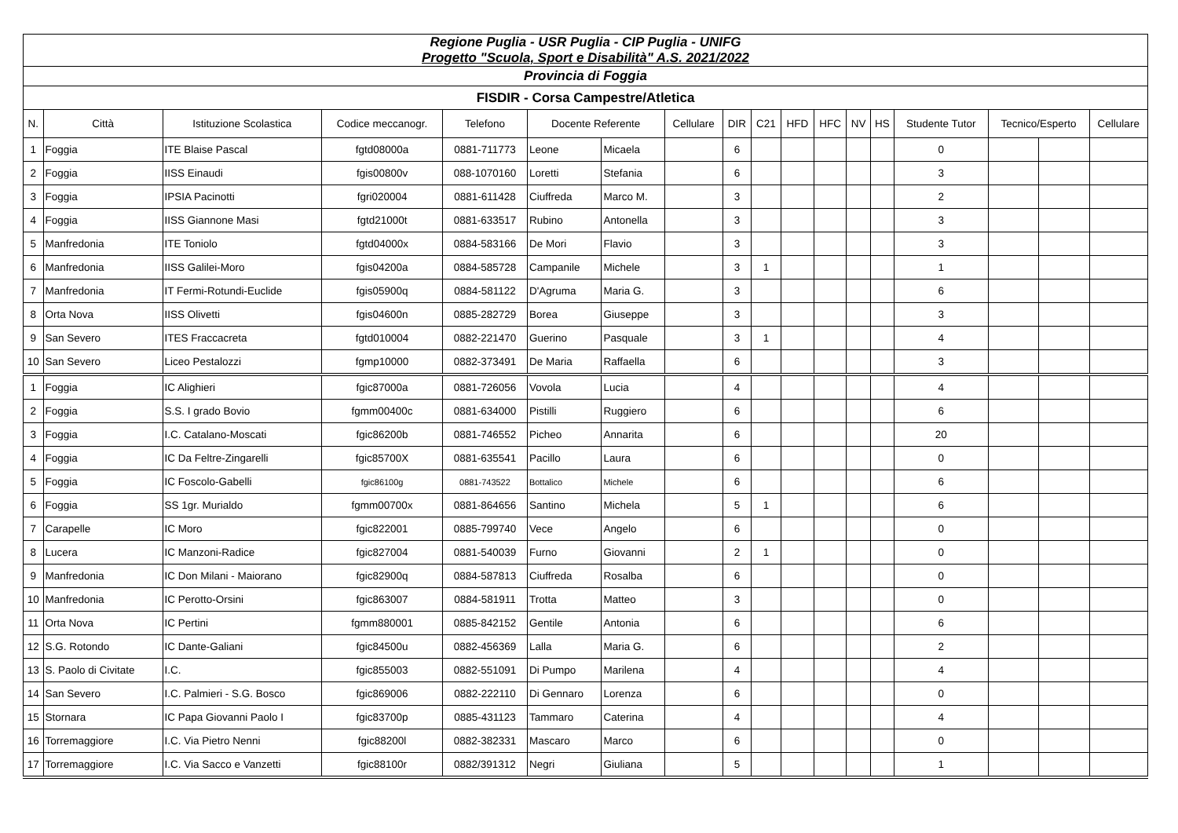| Regione Puglia - USR Puglia - CIP Puglia - UNIFG Progetto "Scuola, Sport e Disabilità" A.S. 2021/2022 | | | | | | | | | | | | | | | | | |
| Provincia di Foggia | | | | | | | | | | | | | | | | | |
| FISDIR - Corsa Campestre/Atletica | | | | | | | | | | | | | | | | | |
| N. | Città | Istituzione Scolastica | Codice meccanogr. | Telefono | Docente Referente | | Cellulare | DIR | C21 | HFD | HFC | NV | HS | Studente Tutor | Tecnico/Esperto | | Cellulare |
| 1 | Foggia | ITE Blaise Pascal | fgtd08000a | 0881-711773 | Leone | Micaela | | 6 | | | | | | 0 | | | |
| 2 | Foggia | IISS Einaudi | fgis00800v | 088-1070160 | Loretti | Stefania | | 6 | | | | | | 3 | | | |
| 3 | Foggia | IPSIA Pacinotti | fgri020004 | 0881-611428 | Ciuffreda | Marco M. | | 3 | | | | | | 2 | | | |
| 4 | Foggia | IISS Giannone Masi | fgtd21000t | 0881-633517 | Rubino | Antonella | | 3 | | | | | | 3 | | | |
| 5 | Manfredonia | ITE Toniolo | fgtd04000x | 0884-583166 | De Mori | Flavio | | 3 | | | | | | 3 | | | |
| 6 | Manfredonia | IISS Galilei-Moro | fgis04200a | 0884-585728 | Campanile | Michele | | 3 | 1 | | | | | 1 | | | |
| 7 | Manfredonia | IT Fermi-Rotundi-Euclide | fgis05900q | 0884-581122 | D'Agruma | Maria G. | | 3 | | | | | | 6 | | | |
| 8 | Orta Nova | IISS Olivetti | fgis04600n | 0885-282729 | Borea | Giuseppe | | 3 | | | | | | 3 | | | |
| 9 | San Severo | ITES Fraccacreta | fgtd010004 | 0882-221470 | Guerino | Pasquale | | 3 | 1 | | | | | 4 | | | |
| 10 | San Severo | Liceo Pestalozzi | fgmp10000 | 0882-373491 | De Maria | Raffaella | | 6 | | | | | | 3 | | | |
| 1 | Foggia | IC Alighieri | fgic87000a | 0881-726056 | Vovola | Lucia | | 4 | | | | | | 4 | | | |
| 2 | Foggia | S.S. I grado Bovio | fgmm00400c | 0881-634000 | Pistilli | Ruggiero | | 6 | | | | | | 6 | | | |
| 3 | Foggia | I.C. Catalano-Moscati | fgic86200b | 0881-746552 | Picheo | Annarita | | 6 | | | | | | 20 | | | |
| 4 | Foggia | IC Da Feltre-Zingarelli | fgic85700X | 0881-635541 | Pacillo | Laura | | 6 | | | | | | 0 | | | |
| 5 | Foggia | IC Foscolo-Gabelli | fgic86100g | 0881-743522 | Bottalico | Michele | | 6 | | | | | | 6 | | | |
| 6 | Foggia | SS 1gr. Murialdo | fgmm00700x | 0881-864656 | Santino | Michela | | 5 | 1 | | | | | 6 | | | |
| 7 | Carapelle | IC Moro | fgic822001 | 0885-799740 | Vece | Angelo | | 6 | | | | | | 0 | | | |
| 8 | Lucera | IC Manzoni-Radice | fgic827004 | 0881-540039 | Furno | Giovanni | | 2 | 1 | | | | | 0 | | | |
| 9 | Manfredonia | IC Don Milani - Maiorano | fgic82900q | 0884-587813 | Ciuffreda | Rosalba | | 6 | | | | | | 0 | | | |
| 10 | Manfredonia | IC Perotto-Orsini | fgic863007 | 0884-581911 | Trotta | Matteo | | 3 | | | | | | 0 | | | |
| 11 | Orta Nova | IC Pertini | fgmm880001 | 0885-842152 | Gentile | Antonia | | 6 | | | | | | 6 | | | |
| 12 | S.G. Rotondo | IC Dante-Galiani | fgic84500u | 0882-456369 | Lalla | Maria G. | | 6 | | | | | | 2 | | | |
| 13 | S. Paolo di Civitate | I.C. | fgic855003 | 0882-551091 | Di Pumpo | Marilena | | 4 | | | | | | 4 | | | |
| 14 | San Severo | I.C. Palmieri - S.G. Bosco | fgic869006 | 0882-222110 | Di Gennaro | Lorenza | | 6 | | | | | | 0 | | | |
| 15 | Stornara | IC Papa Giovanni Paolo I | fgic83700p | 0885-431123 | Tammaro | Caterina | | 4 | | | | | | 4 | | | |
| 16 | Torremaggiore | I.C. Via Pietro Nenni | fgic88200l | 0882-382331 | Mascaro | Marco | | 6 | | | | | | 0 | | | |
| 17 | Torremaggiore | I.C. Via Sacco e Vanzetti | fgic88100r | 0882/391312 | Negri | Giuliana | | 5 | | | | | | 1 | | | |